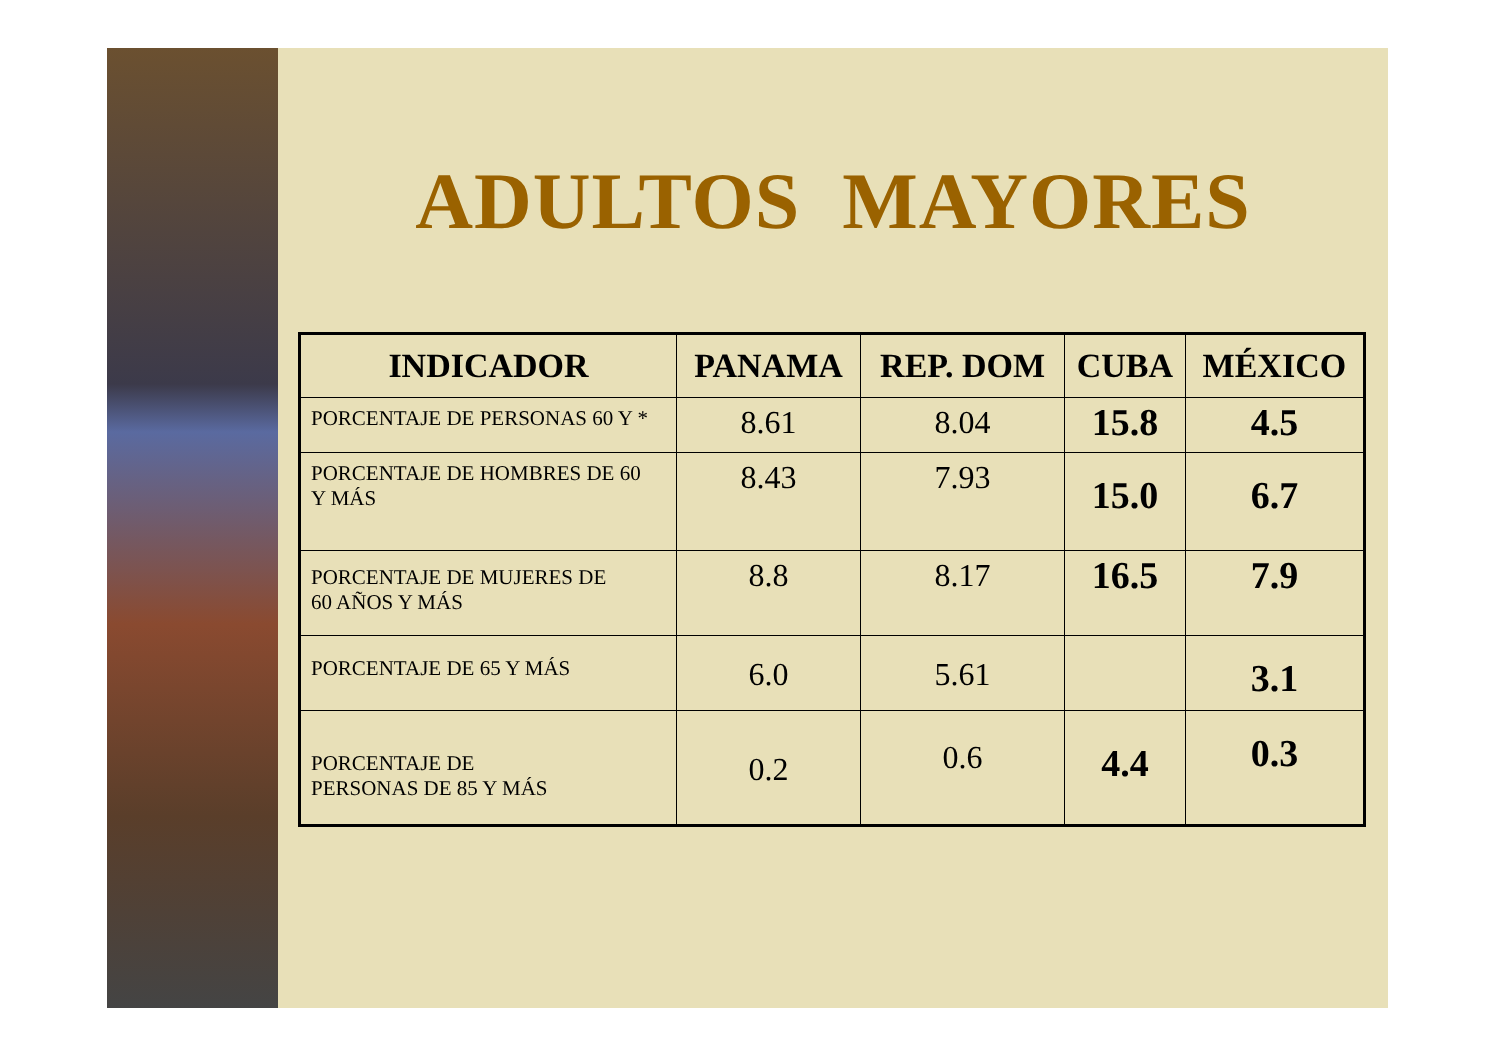ADULTOS MAYORES
| INDICADOR | PANAMA | REP. DOM | CUBA | MÉXICO |
| --- | --- | --- | --- | --- |
| PORCENTAJE DE PERSONAS 60 Y * | 8.61 | 8.04 | 15.8 | 4.5 |
| PORCENTAJE DE HOMBRES DE 60 Y MÁS | 8.43 | 7.93 | 15.0 | 6.7 |
| PORCENTAJE DE MUJERES DE 60 AÑOS Y MÁS | 8.8 | 8.17 | 16.5 | 7.9 |
| PORCENTAJE DE 65 Y MÁS | 6.0 | 5.61 | | 3.1 |
| PORCENTAJE DE PERSONAS DE 85 Y MÁS | 0.2 | 0.6 | 4.4 | 0.3 |